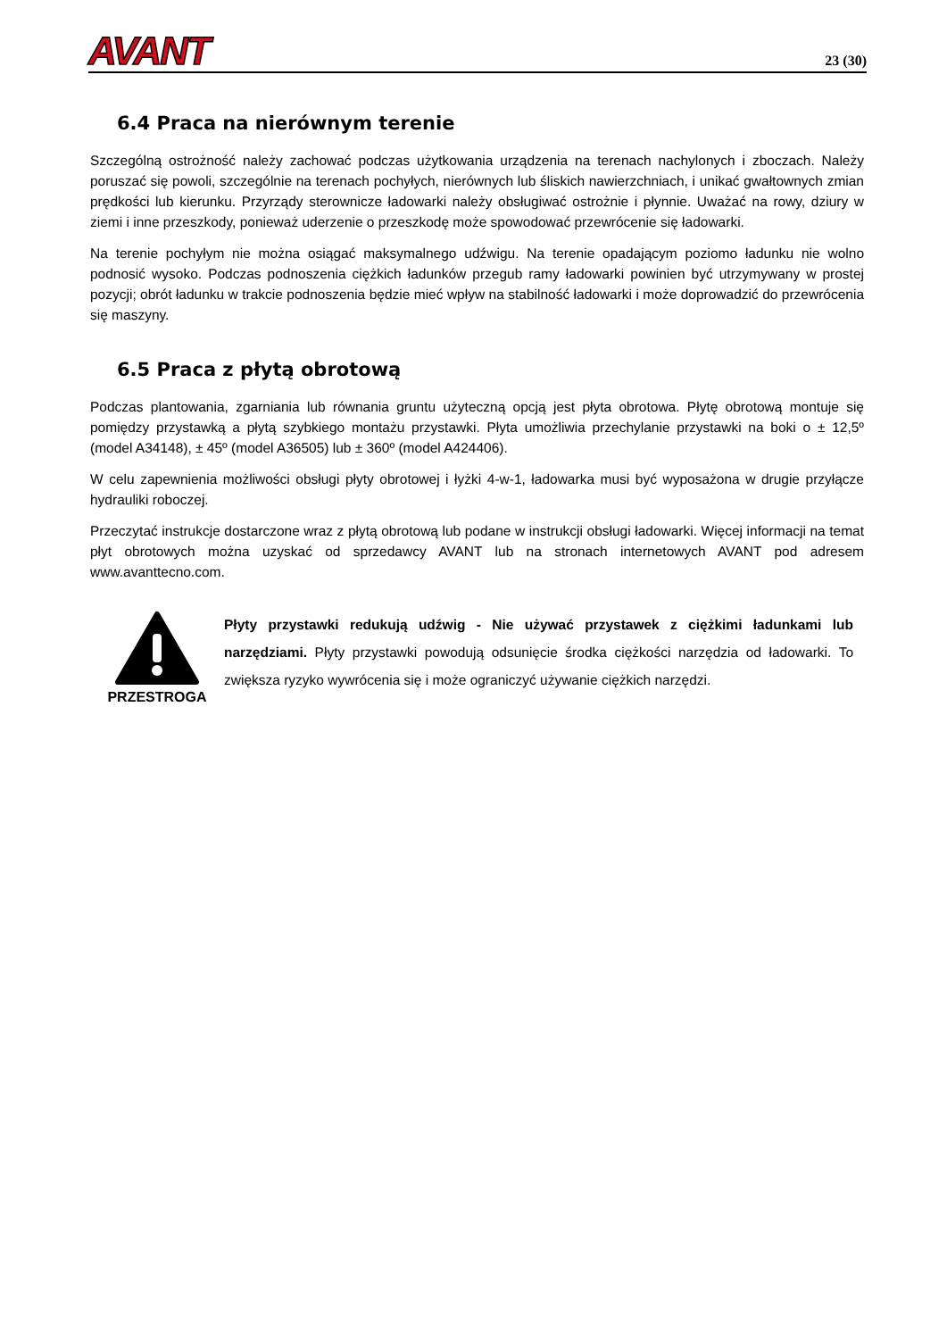AVANT
23 (30)
6.4 Praca na nierównym terenie
Szczególną ostrożność należy zachować podczas użytkowania urządzenia na terenach nachylonych i zboczach. Należy poruszać się powoli, szczególnie na terenach pochyłych, nierównych lub śliskich nawierzchniach, i unikać gwałtownych zmian prędkości lub kierunku. Przyrządy sterownicze ładowarki należy obsługiwać ostrożnie i płynnie. Uważać na rowy, dziury w ziemi i inne przeszkody, ponieważ uderzenie o przeszkodę może spowodować przewrócenie się ładowarki.
Na terenie pochyłym nie można osiągać maksymalnego udźwigu. Na terenie opadającym poziomo ładunku nie wolno podnosić wysoko. Podczas podnoszenia ciężkich ładunków przegub ramy ładowarki powinien być utrzymywany w prostej pozycji; obrót ładunku w trakcie podnoszenia będzie mieć wpływ na stabilność ładowarki i może doprowadzić do przewrócenia się maszyny.
6.5 Praca z płytą obrotową
Podczas plantowania, zgarniania lub równania gruntu użyteczną opcją jest płyta obrotowa. Płytę obrotową montuje się pomiędzy przystawką a płytą szybkiego montażu przystawki. Płyta umożliwia przechylanie przystawki na boki o ± 12,5º (model A34148), ± 45º (model A36505) lub ± 360º (model A424406).
W celu zapewnienia możliwości obsługi płyty obrotowej i łyżki 4-w-1, ładowarka musi być wyposażona w drugie przyłącze hydrauliki roboczej.
Przeczytać instrukcje dostarczone wraz z płytą obrotową lub podane w instrukcji obsługi ładowarki. Więcej informacji na temat płyt obrotowych można uzyskać od sprzedawcy AVANT lub na stronach internetowych AVANT pod adresem www.avanttecno.com.
PRZESTROGA
Płyty przystawki redukują udźwig - Nie używać przystawek z ciężkimi ładunkami lub narzędziami. Płyty przystawki powodują odsunięcie środka ciężkości narzędzia od ładowarki. To zwiększa ryzyko wywrócenia się i może ograniczyć używanie ciężkich narzędzi.